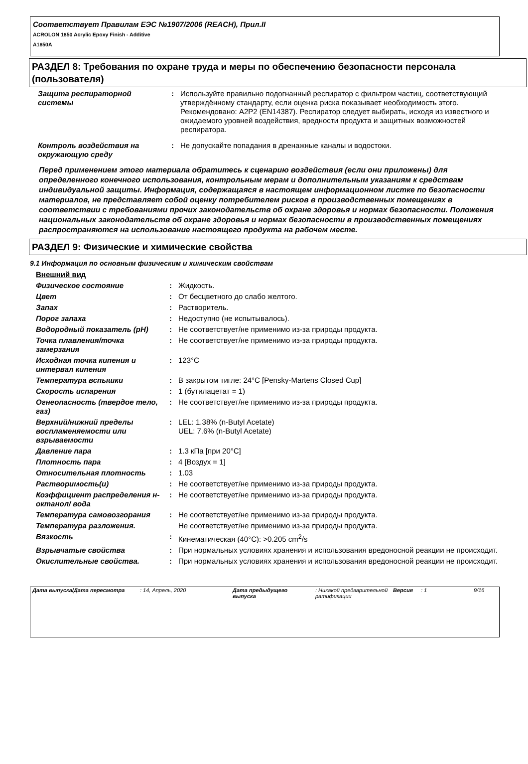Соответствует Правилам ЕЭС №1907/2006 (REACH), Прил.II
ACROLON 1850 Acrylic Epoxy Finish - Additive
A1850A
РАЗДЕЛ 8: Требования по охране труда и меры по обеспечению безопасности персонала (пользователя)
| Защита респираторной системы | : | Используйте правильно подогнанный респиратор с фильтром частиц, соответствующий утверждённому стандарту, если оценка риска показывает необходимость этого. Рекомендовано: A2P2 (EN14387). Респиратор следует выбирать, исходя из известного и ожидаемого уровней воздействия, вредности продукта и защитных возможностей респиратора. |
| Контроль воздействия на окружающую среду | : | Не допускайте попадания в дренажные каналы и водостоки. |
Перед применением этого материала обратитесь к сценарию воздействия (если они приложены) для определенного конечного использования, контрольным мерам и дополнительным указаниям к средствам индивидуальной защиты. Информация, содержащаяся в настоящем информационном листке по безопасности материалов, не представляет собой оценку потребителем рисков в производственных помещениях в соответствии с требованиями прочих законодательств об охране здоровья и нормах безопасности. Положения национальных законодательств об охране здоровья и нормах безопасности в производственных помещениях распространяются на использование настоящего продукта на рабочем месте.
РАЗДЕЛ 9: Физические и химические свойства
9.1 Информация по основным физическим и химическим свойствам
| Внешний вид | | |
| Физическое состояние | : | Жидкость. |
| Цвет | : | От бесцветного до слабо желтого. |
| Запах | : | Растворитель. |
| Порог запаха | : | Недоступно (не испытывалось). |
| Водородный показатель (pH) | : | Не соответствует/не применимо из-за природы продукта. |
| Точка плавления/точка замерзания | : | Не соответствует/не применимо из-за природы продукта. |
| Исходная точка кипения и интервал кипения | : | 123°C |
| Температура вспышки | : | В закрытом тигле: 24°C [Pensky-Martens Closed Cup] |
| Скорость испарения | : | 1 (бутилацетат = 1) |
| Огнеопасность (твердое тело, газ) | : | Не соответствует/не применимо из-за природы продукта. |
| Верхний/нижний пределы воспламеняемости или взрываемости | : | LEL: 1.38% (n-Butyl Acetate) UEL: 7.6% (n-Butyl Acetate) |
| Давление пара | : | 1.3 кПа [при 20°C] |
| Плотность пара | : | 4 [Воздух = 1] |
| Относительная плотность | : | 1.03 |
| Растворимость(и) | : | Не соответствует/не применимо из-за природы продукта. |
| Коэффициент распределения н-октанол/ вода | : | Не соответствует/не применимо из-за природы продукта. |
| Температура самовозгорания | : | Не соответствует/не применимо из-за природы продукта. |
| Температура разложения. | | Не соответствует/не применимо из-за природы продукта. |
| Вязкость | : | Кинематическая (40°C): >0.205 cm<sup>2</sup>/s |
| Взрывчатые свойства | : | При нормальных условиях хранения и использования вредоносной реакции не происходит. |
| Окислительные свойства. | : | При нормальных условиях хранения и использования вредоносной реакции не происходит. |
Дата выпуска/Дата пересмотра : 14, Апрель, 2020 Дата предыдущего выпуска : Никакой предварительной ратификации
Версия : 1 9/16